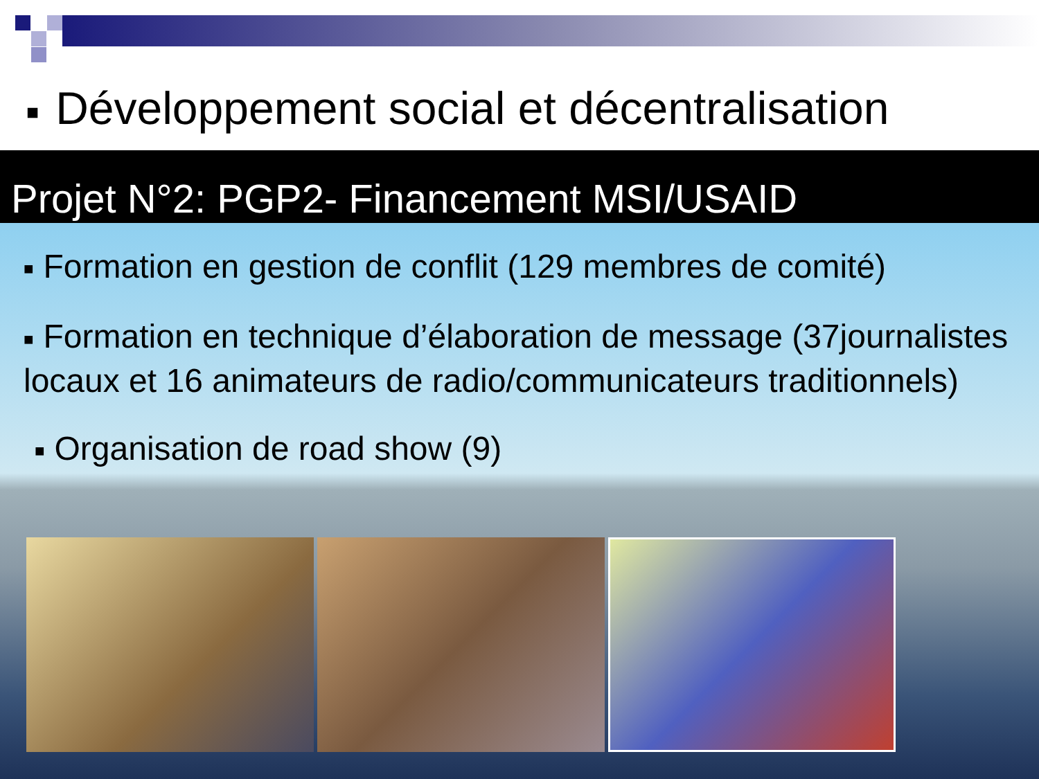■ Développement social et décentralisation
Projet N°2: PGP2- Financement MSI/USAID
■ Formation en gestion de conflit (129 membres de comité)
■ Formation en technique d’élaboration de message (37journalistes locaux et 16 animateurs de radio/communicateurs traditionnels)
■ Organisation de road show (9)